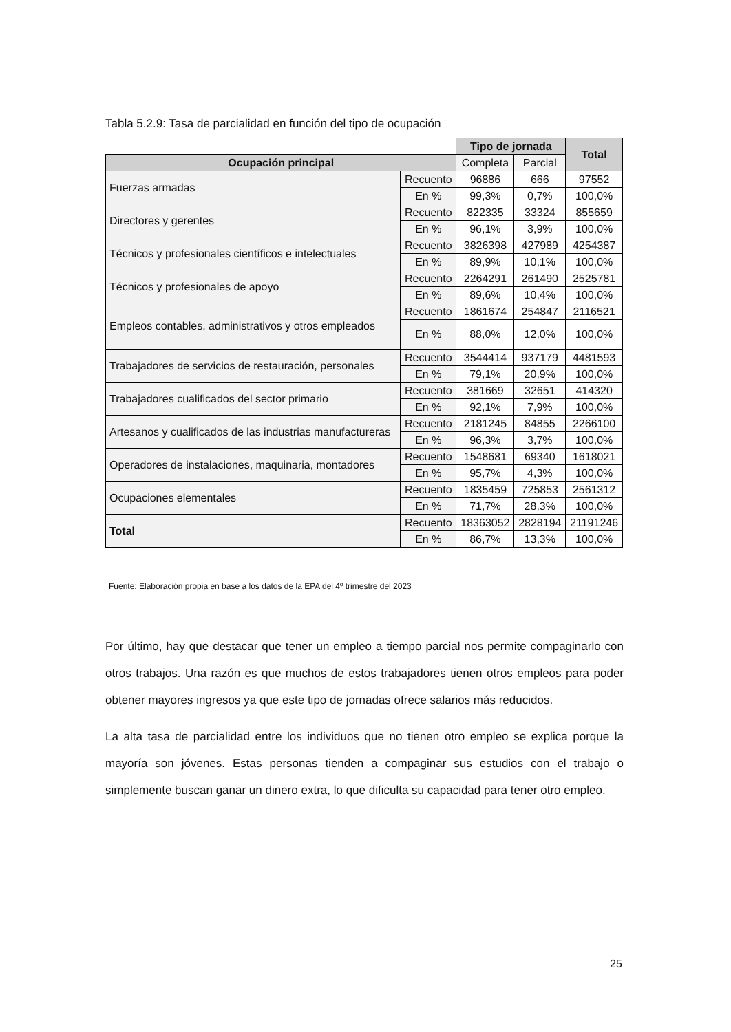Tabla 5.2.9: Tasa de parcialidad en función del tipo de ocupación
| | | Tipo de jornada | | Total |
| Ocupación principal | | Completa | Parcial | |
| Fuerzas armadas | Recuento | 96886 | 666 | 97552 |
| | En % | 99,3% | 0,7% | 100,0% |
| Directores y gerentes | Recuento | 822335 | 33324 | 855659 |
| | En % | 96,1% | 3,9% | 100,0% |
| Técnicos y profesionales científicos e intelectuales | Recuento | 3826398 | 427989 | 4254387 |
| | En % | 89,9% | 10,1% | 100,0% |
| Técnicos y profesionales de apoyo | Recuento | 2264291 | 261490 | 2525781 |
| | En % | 89,6% | 10,4% | 100,0% |
| Empleos contables, administrativos y otros empleados | Recuento | 1861674 | 254847 | 2116521 |
| | En % | 88,0% | 12,0% | 100,0% |
| Trabajadores de servicios de restauración, personales | Recuento | 3544414 | 937179 | 4481593 |
| | En % | 79,1% | 20,9% | 100,0% |
| Trabajadores cualificados del sector primario | Recuento | 381669 | 32651 | 414320 |
| | En % | 92,1% | 7,9% | 100,0% |
| Artesanos y cualificados de las industrias manufactureras | Recuento | 2181245 | 84855 | 2266100 |
| | En % | 96,3% | 3,7% | 100,0% |
| Operadores de instalaciones, maquinaria, montadores | Recuento | 1548681 | 69340 | 1618021 |
| | En % | 95,7% | 4,3% | 100,0% |
| Ocupaciones elementales | Recuento | 1835459 | 725853 | 2561312 |
| | En % | 71,7% | 28,3% | 100,0% |
| Total | Recuento | 18363052 | 2828194 | 21191246 |
| | En % | 86,7% | 13,3% | 100,0% |
Fuente: Elaboración propia en base a los datos de la EPA del 4º trimestre del 2023
Por último, hay que destacar que tener un empleo a tiempo parcial nos permite compaginarlo con otros trabajos. Una razón es que muchos de estos trabajadores tienen otros empleos para poder obtener mayores ingresos ya que este tipo de jornadas ofrece salarios más reducidos.
La alta tasa de parcialidad entre los individuos que no tienen otro empleo se explica porque la mayoría son jóvenes. Estas personas tienden a compaginar sus estudios con el trabajo o simplemente buscan ganar un dinero extra, lo que dificulta su capacidad para tener otro empleo.
25